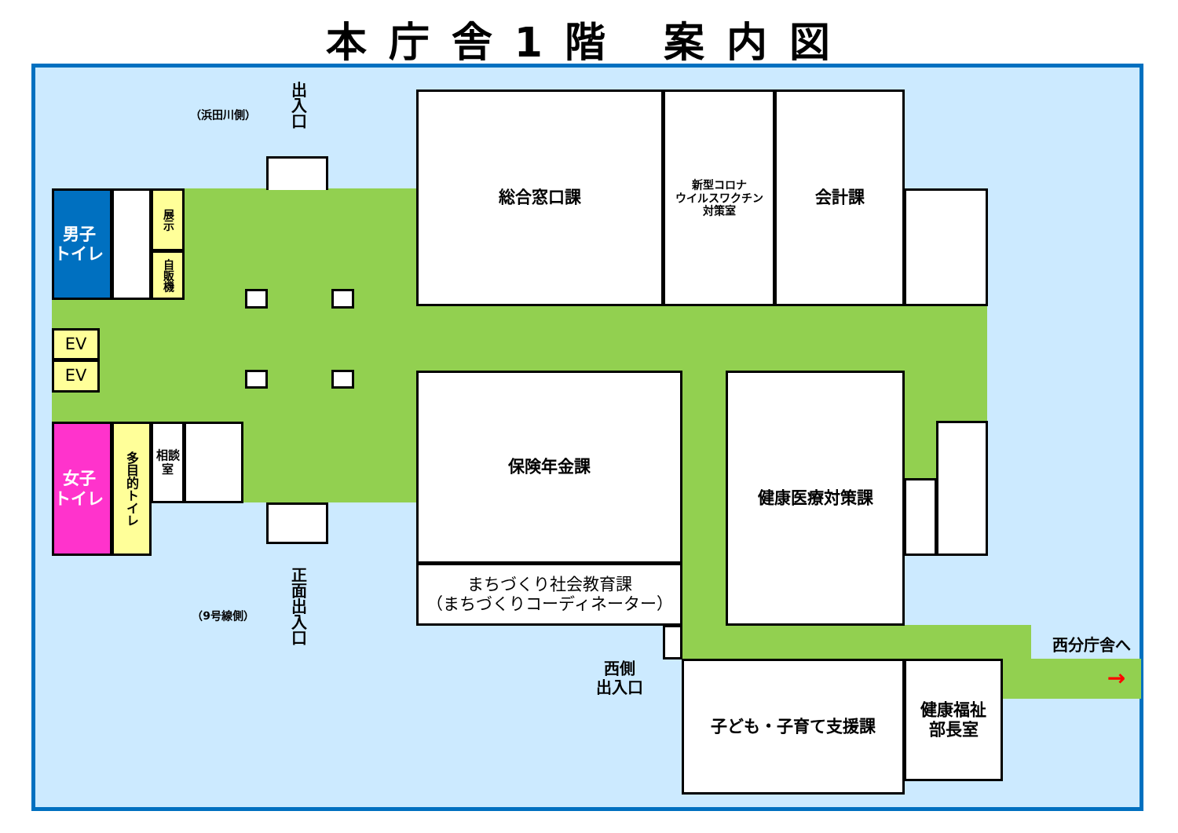本庁舎1階 案内図
（浜田川側）
出入口
総合窓口課
新型コロナ
ウイルスワクチン
対策室
会計課
男子
トイレ
展示
自販機
EV
EV
保険年金課
健康医療対策課
女子
トイレ
多目的トイレ
相談室
まちづくり社会教育課
（まちづくりコーディネーター）
正面出入口
（9号線側）
西側
出入口
西分庁舎へ
→
子ども・子育て支援課
健康福祉
部長室